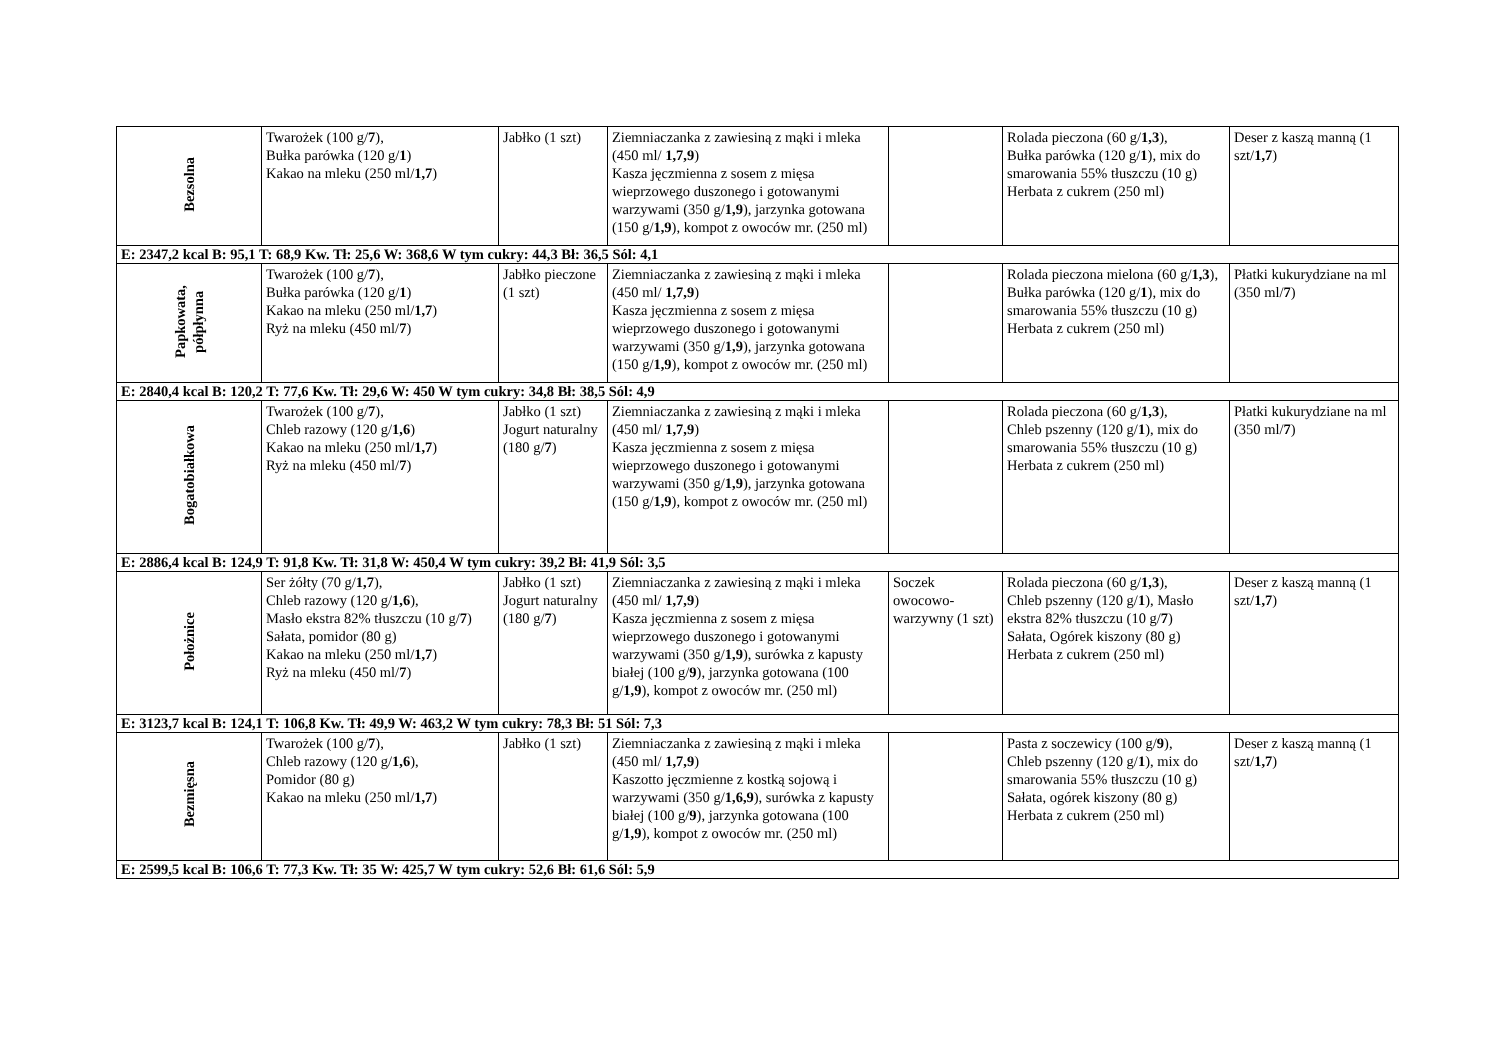| Bezsolna | Twarożek (100 g/ 7 ), Bułka parówka (120 g/ 1 ) Kakao na mleku (250 ml/ 1,7 ) | Jabłko (1 szt) | Ziemniaczanka z zawiesiną z mąki i mleka (450 ml/ 1,7,9 ) Kasza jęczmienna z sosem z mięsa wieprzowego duszonego i gotowanymi warzywami (350 g/ 1,9 ), jarzynka gotowana (150 g/ 1,9 ), kompot z owoców mr. (250 ml) | | Rolada pieczona (60 g/ 1,3 ), Bułka parówka (120 g/ 1 ), mix do smarowania 55% tłuszczu (10 g) Herbata z cukrem (250 ml) | Deser z kaszą manną (1 szt/ 1,7 ) |
| E: 2347,2 kcal B: 95,1 T: 68,9 Kw. Tł: 25,6 W: 368,6 W tym cukry: 44,3 Bł: 36,5 Sól: 4,1 | | | | | | |
| Papkowata, półpłynna | Twarożek (100 g/ 7 ), Bułka parówka (120 g/ 1 ) Kakao na mleku (250 ml/ 1,7 ) Ryż na mleku (450 ml/ 7 ) | Jabłko pieczone (1 szt) | Ziemniaczanka z zawiesiną z mąki i mleka (450 ml/ 1,7,9 ) Kasza jęczmienna z sosem z mięsa wieprzowego duszonego i gotowanymi warzywami (350 g/ 1,9 ), jarzynka gotowana (150 g/ 1,9 ), kompot z owoców mr. (250 ml) | | Rolada pieczona mielona (60 g/ 1,3 ), Bułka parówka (120 g/ 1 ), mix do smarowania 55% tłuszczu (10 g) Herbata z cukrem (250 ml) | Płatki kukurydziane na ml (350 ml/ 7 ) |
| E: 2840,4 kcal B: 120,2 T: 77,6 Kw. Tł: 29,6 W: 450 W tym cukry: 34,8 Bł: 38,5 Sól: 4,9 | | | | | | |
| Bogatobiałkowa | Twarożek (100 g/ 7 ), Chleb razowy (120 g/ 1,6 ) Kakao na mleku (250 ml/ 1,7 ) Ryż na mleku (450 ml/ 7 ) | Jabłko (1 szt) Jogurt naturalny (180 g/ 7 ) | Ziemniaczanka z zawiesiną z mąki i mleka (450 ml/ 1,7,9 ) Kasza jęczmienna z sosem z mięsa wieprzowego duszonego i gotowanymi warzywami (350 g/ 1,9 ), jarzynka gotowana (150 g/ 1,9 ), kompot z owoców mr. (250 ml) | | Rolada pieczona (60 g/ 1,3 ), Chleb pszenny (120 g/ 1 ), mix do smarowania 55% tłuszczu (10 g) Herbata z cukrem (250 ml) | Płatki kukurydziane na ml (350 ml/ 7 ) |
| E: 2886,4 kcal B: 124,9 T: 91,8 Kw. Tł: 31,8 W: 450,4 W tym cukry: 39,2 Bł: 41,9 Sól: 3,5 | | | | | | |
| Położnice | Ser żółty (70 g/ 1,7 ), Chleb razowy (120 g/ 1,6 ), Masło ekstra 82% tłuszczu (10 g/ 7 ) Sałata, pomidor (80 g) Kakao na mleku (250 ml/ 1,7 ) Ryż na mleku (450 ml/ 7 ) | Jabłko (1 szt) Jogurt naturalny (180 g/ 7 ) | Ziemniaczanka z zawiesiną z mąki i mleka (450 ml/ 1,7,9 ) Kasza jęczmienna z sosem z mięsa wieprzowego duszonego i gotowanymi warzywami (350 g/ 1,9 ), surówka z kapusty białej (100 g/ 9 ), jarzynka gotowana (100 g/ 1,9 ), kompot z owoców mr. (250 ml) | Soczek owocowo-warzywny (1 szt) | Rolada pieczona (60 g/ 1,3 ), Chleb pszenny (120 g/ 1 ), Masło ekstra 82% tłuszczu (10 g/ 7 ) Sałata, Ogórek kiszony (80 g) Herbata z cukrem (250 ml) | Deser z kaszą manną (1 szt/ 1,7 ) |
| E: 3123,7 kcal B: 124,1 T: 106,8 Kw. Tł: 49,9 W: 463,2 W tym cukry: 78,3 Bł: 51 Sól: 7,3 | | | | | | |
| Bezmięsna | Twarożek (100 g/ 7 ), Chleb razowy (120 g/ 1,6 ), Pomidor (80 g) Kakao na mleku (250 ml/ 1,7 ) | Jabłko (1 szt) | Ziemniaczanka z zawiesiną z mąki i mleka (450 ml/ 1,7,9 ) Kaszotto jęczmienne z kostką sojową i warzywami (350 g/ 1,6,9 ), surówka z kapusty białej (100 g/ 9 ), jarzynka gotowana (100 g/ 1,9 ), kompot z owoców mr. (250 ml) | | Pasta z soczewicy (100 g/ 9 ), Chleb pszenny (120 g/ 1 ), mix do smarowania 55% tłuszczu (10 g) Sałata, ogórek kiszony (80 g) Herbata z cukrem (250 ml) | Deser z kaszą manną (1 szt/ 1,7 ) |
| E: 2599,5 kcal B: 106,6 T: 77,3 Kw. Tł: 35 W: 425,7 W tym cukry: 52,6 Bł: 61,6 Sól: 5,9 | | | | | | |